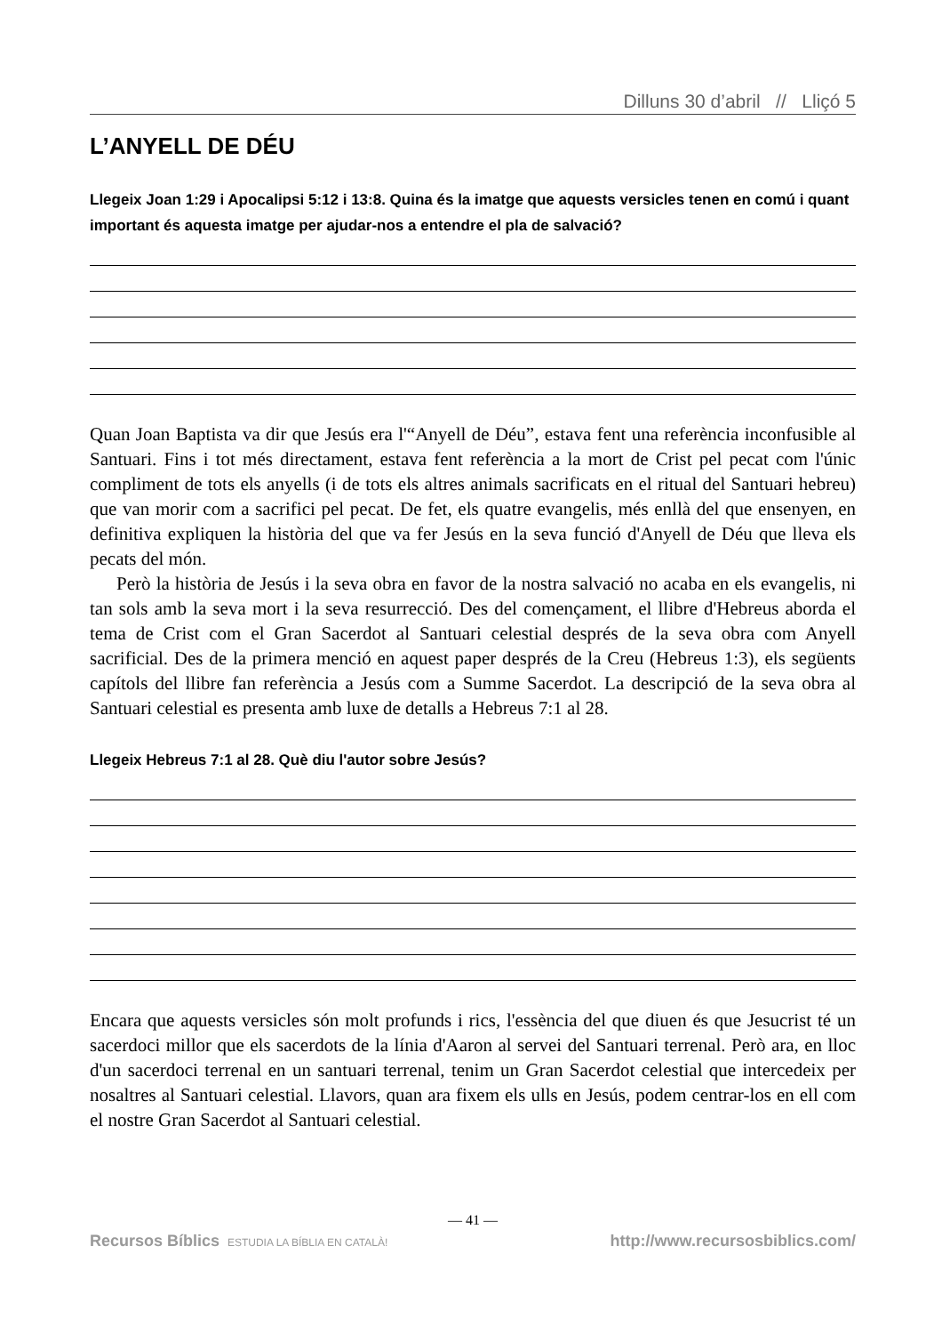Dilluns 30 d’abril // Lliçó 5
L’ANYELL DE DÉU
Llegeix Joan 1:29 i Apocalipsi 5:12 i 13:8. Quina és la imatge que aquests versicles tenen en comú i quant important és aquesta imatge per ajudar-nos a entendre el pla de salvació?
Quan Joan Baptista va dir que Jesús era l'“Anyell de Déu”, estava fent una referència inconfusible al Santuari. Fins i tot més directament, estava fent referència a la mort de Crist pel pecat com l'únic compliment de tots els anyells (i de tots els altres animals sacrificats en el ritual del Santuari hebreu) que van morir com a sacrifici pel pecat. De fet, els quatre evangelis, més enllà del que ensenyen, en definitiva expliquen la història del que va fer Jesús en la seva funció d'Anyell de Déu que lleva els pecats del món.
Però la història de Jesús i la seva obra en favor de la nostra salvació no acaba en els evangelis, ni tan sols amb la seva mort i la seva resurrecció. Des del començament, el llibre d'Hebreus aborda el tema de Crist com el Gran Sacerdot al Santuari celestial després de la seva obra com Anyell sacrificial. Des de la primera menció en aquest paper després de la Creu (Hebreus 1:3), els següents capítols del llibre fan referència a Jesús com a Summe Sacerdot. La descripció de la seva obra al Santuari celestial es presenta amb luxe de detalls a Hebreus 7:1 al 28.
Llegeix Hebreus 7:1 al 28. Què diu l'autor sobre Jesús?
Encara que aquests versicles són molt profunds i rics, l'essència del que diuen és que Jesucrist té un sacerdoci millor que els sacerdots de la línia d'Aaron al servei del Santuari terrenal. Però ara, en lloc d'un sacerdoci terrenal en un santuari terrenal, tenim un Gran Sacerdot celestial que intercedeix per nosaltres al Santuari celestial. Llavors, quan ara fixem els ulls en Jesús, podem centrar-los en ell com el nostre Gran Sacerdot al Santuari celestial.
— 41 —
Recursos Bíblics ESTUDIA LA BÍBLIA EN CATALÀ! http://www.recursosbiblics.com/